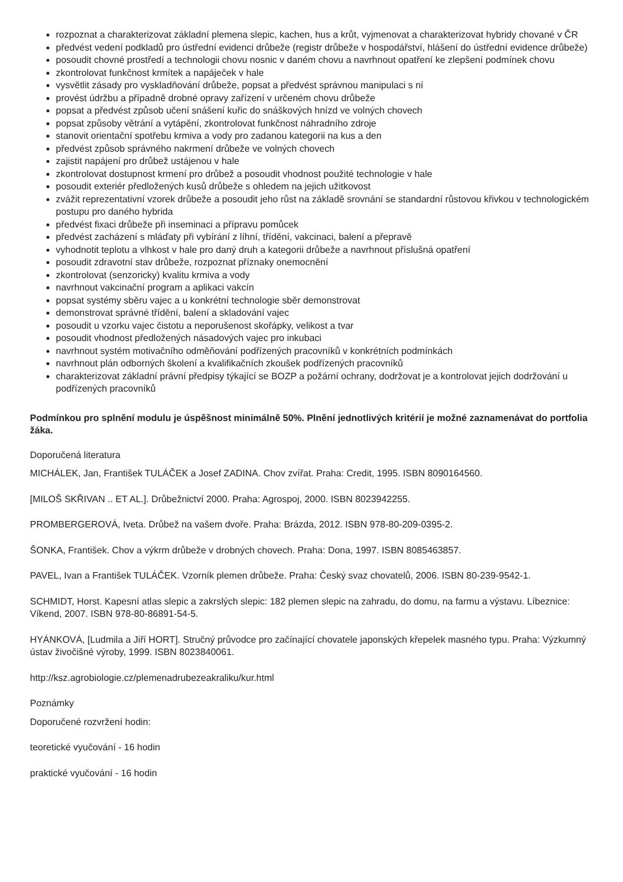rozpoznat a charakterizovat základní plemena slepic, kachen, hus a krůt, vyjmenovat a charakterizovat hybridy chované v ČR
předvést vedení podkladů pro ústřední evidenci drůbeže (registr drůbeže v hospodářství, hlášení do ústřední evidence drůbeže)
posoudit chovné prostředí a technologii chovu nosnic v daném chovu a navrhnout opatření ke zlepšení podmínek chovu
zkontrolovat funkčnost krmítek a napáječek v hale
vysvětlit zásady pro vyskladňování drůbeže, popsat a předvést správnou manipulaci s ní
provést údržbu a případně drobné opravy zařízení v určeném chovu drůbeže
popsat a předvést způsob učení snášení kuřic do snáškových hnízd ve volných chovech
popsat způsoby větrání a vytápění, zkontrolovat funkčnost náhradního zdroje
stanovit orientační spotřebu krmiva a vody pro zadanou kategorii na kus a den
předvést způsob správného nakrmení drůbeže ve volných chovech
zajistit napájení pro drůbež ustájenou v hale
zkontrolovat dostupnost krmení pro drůbež a posoudit vhodnost použité technologie v hale
posoudit exteriér předložených kusů drůbeže s ohledem na jejich užitkovost
zvážit reprezentativní vzorek drůbeže a posoudit jeho růst na základě srovnání se standardní růstovou křivkou v technologickém postupu pro daného hybrida
předvést fixaci drůbeže při inseminaci a přípravu pomůcek
předvést zacházení s mláďaty při vybírání z líhní, třídění, vakcinaci, balení a přepravě
vyhodnotit teplotu a vlhkost v hale pro daný druh a kategorii drůbeže a navrhnout příslušná opatření
posoudit zdravotní stav drůbeže, rozpoznat příznaky onemocnění
zkontrolovat (senzoricky) kvalitu krmiva a vody
navrhnout vakcinační program a aplikaci vakcín
popsat systémy sběru vajec a u konkrétní technologie sběr demonstrovat
demonstrovat správné třídění, balení a skladování vajec
posoudit u vzorku vajec čistotu a neporušenost skořápky, velikost a tvar
posoudit vhodnost předložených násadových vajec pro inkubaci
navrhnout systém motivačního odměňování podřízených pracovníků v konkrétních podmínkách
navrhnout plán odborných školení a kvalifikačních zkoušek podřízených pracovníků
charakterizovat základní právní předpisy týkající se BOZP a požární ochrany, dodržovat je a kontrolovat jejich dodržování u podřízených pracovníků
Podmínkou pro splnění modulu je úspěšnost minimálně 50%. Plnění jednotlivých kritérií je možné zaznamenávat do portfolia žáka.
Doporučená literatura
MICHÁLEK, Jan, František TULÁČEK a Josef ZADINA. Chov zvířat. Praha: Credit, 1995. ISBN 8090164560.
[MILOŠ SKŘIVAN .. ET AL.]. Drůbežnictví 2000. Praha: Agrospoj, 2000. ISBN 8023942255.
PROMBERGEROVÁ, Iveta. Drůbež na vašem dvoře. Praha: Brázda, 2012. ISBN 978-80-209-0395-2.
ŠONKA, František. Chov a výkrm drůbeže v drobných chovech. Praha: Dona, 1997. ISBN 8085463857.
PAVEL, Ivan a František TULÁČEK. Vzorník plemen drůbeže. Praha: Český svaz chovatelů, 2006. ISBN 80-239-9542-1.
SCHMIDT, Horst. Kapesní atlas slepic a zakrslých slepic: 182 plemen slepic na zahradu, do domu, na farmu a výstavu. Líbeznice: Víkend, 2007. ISBN 978-80-86891-54-5.
HYÁNKOVÁ, [Ludmila a Jiří HORT]. Stručný průvodce pro začínající chovatele japonských křepelek masného typu. Praha: Výzkumný ústav živočišné výroby, 1999. ISBN 8023840061.
http://ksz.agrobiologie.cz/plemenadrubezeakraliku/kur.html
Poznámky
Doporučené rozvržení hodin:
teoretické vyučování - 16 hodin
praktické vyučování - 16 hodin